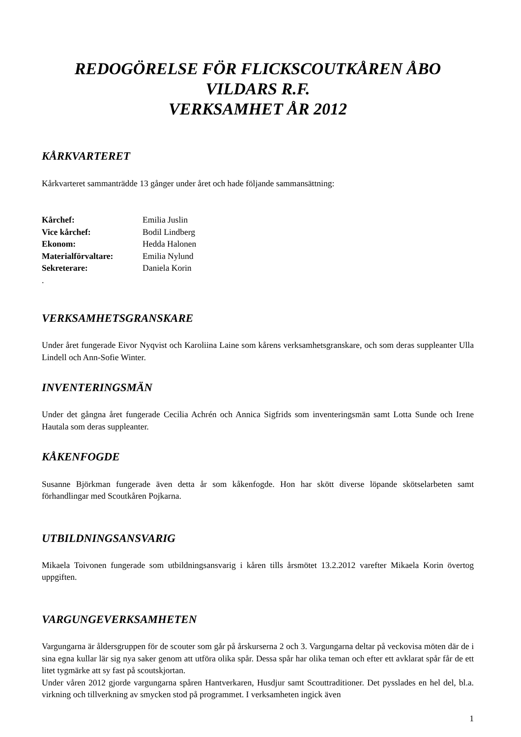REDOGÖRELSE FÖR FLICKSCOUTKÅREN ÅBO
VILDARS R.F.
VERKSAMHET ÅR 2012
KÅRKVARTERET
Kårkvarteret sammanträdde 13 gånger under året och hade följande sammansättning:
| Kårchef: | Emilia Juslin |
| Vice kårchef: | Bodil Lindberg |
| Ekonom: | Hedda Halonen |
| Materialförvaltare: | Emilia Nylund |
| Sekreterare: | Daniela Korin |
.
VERKSAMHETSGRANSKARE
Under året fungerade Eivor Nyqvist och Karoliina Laine som kårens verksamhetsgranskare, och som deras suppleanter Ulla Lindell och Ann-Sofie Winter.
INVENTERINGSMÄN
Under det gångna året fungerade Cecilia Achrén och Annica Sigfrids som inventeringsmän samt Lotta Sunde och Irene Hautala som deras suppleanter.
KÅKENFOGDE
Susanne Björkman fungerade även detta år som kåkenfogde. Hon har skött diverse löpande skötselarbeten samt förhandlingar med Scoutkåren Pojkarna.
UTBILDNINGSANSVARIG
Mikaela Toivonen fungerade som utbildningsansvarig i kåren tills årsmötet 13.2.2012 varefter Mikaela Korin övertog uppgiften.
VARGUNGEVERKSAMHETEN
Vargungarna är åldersgruppen för de scouter som går på årskurserna 2 och 3. Vargungarna deltar på veckovisa möten där de i sina egna kullar lär sig nya saker genom att utföra olika spår. Dessa spår har olika teman och efter ett avklarat spår får de ett litet tygmärke att sy fast på scoutskjortan.
Under våren 2012 gjorde vargungarna spåren Hantverkaren, Husdjur samt Scouttraditioner. Det pysslades en hel del, bl.a. virkning och tillverkning av smycken stod på programmet. I verksamheten ingick även
1